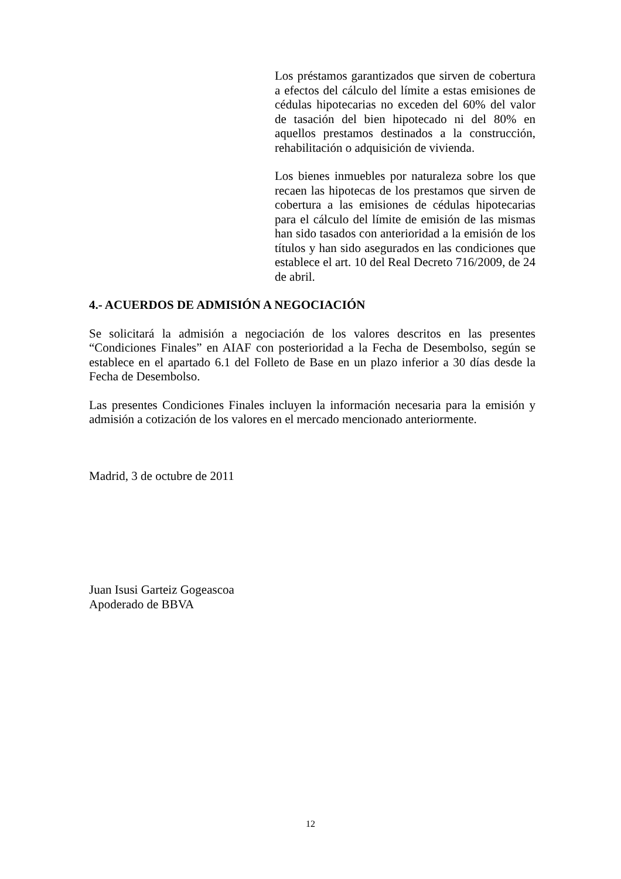Los préstamos garantizados que sirven de cobertura a efectos del cálculo del límite a estas emisiones de cédulas hipotecarias no exceden del 60% del valor de tasación del bien hipotecado ni del 80% en aquellos prestamos destinados a la construcción, rehabilitación o adquisición de vivienda.
Los bienes inmuebles por naturaleza sobre los que recaen las hipotecas de los prestamos que sirven de cobertura a las emisiones de cédulas hipotecarias para el cálculo del límite de emisión de las mismas han sido tasados con anterioridad a la emisión de los títulos y han sido asegurados en las condiciones que establece el art. 10 del Real Decreto 716/2009, de 24 de abril.
4.- ACUERDOS DE ADMISIÓN A NEGOCIACIÓN
Se solicitará la admisión a negociación de los valores descritos en las presentes “Condiciones Finales” en AIAF con posterioridad a la Fecha de Desembolso, según se establece en el apartado 6.1 del Folleto de Base en un plazo inferior a 30 días desde la Fecha de Desembolso.
Las presentes Condiciones Finales incluyen la información necesaria para la emisión y admisión a cotización de los valores en el mercado mencionado anteriormente.
Madrid, 3 de octubre de 2011
Juan Isusi Garteiz Gogeascoa
Apoderado de BBVA
12